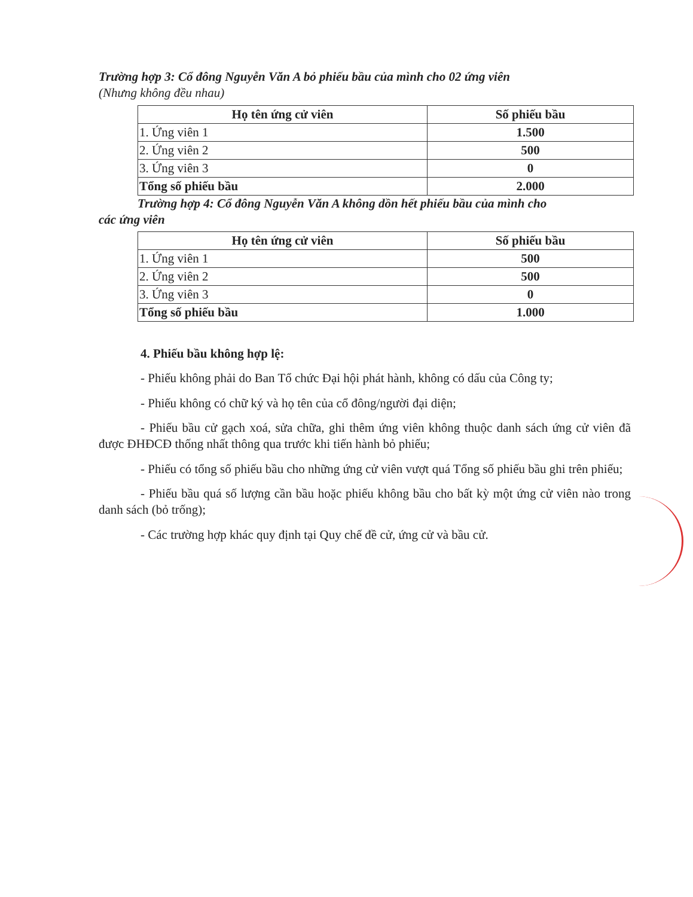Trường hợp 3: Cổ đông Nguyễn Văn A bỏ phiếu bầu của mình cho 02 ứng viên
(Nhưng không đều nhau)
| Họ tên ứng cử viên | Số phiếu bầu |
| --- | --- |
| 1. Ứng viên 1 | 1.500 |
| 2. Ứng viên 2 | 500 |
| 3. Ứng viên 3 | 0 |
| Tổng số phiếu bầu | 2.000 |
Trường hợp 4: Cổ đông Nguyễn Văn A không dồn hết phiếu bầu của mình cho
các ứng viên
| Họ tên ứng cử viên | Số phiếu bầu |
| --- | --- |
| 1. Ứng viên 1 | 500 |
| 2. Ứng viên 2 | 500 |
| 3. Ứng viên 3 | 0 |
| Tổng số phiếu bầu | 1.000 |
4. Phiếu bầu không hợp lệ:
- Phiếu không phải do Ban Tổ chức Đại hội phát hành, không có dấu của Công ty;
- Phiếu không có chữ ký và họ tên của cổ đông/người đại diện;
- Phiếu bầu cử gạch xoá, sửa chữa, ghi thêm ứng viên không thuộc danh sách ứng cử viên đã được ĐHĐCĐ thống nhất thông qua trước khi tiến hành bỏ phiếu;
- Phiếu có tổng số phiếu bầu cho những ứng cử viên vượt quá Tổng số phiếu bầu ghi trên phiếu;
- Phiếu bầu quá số lượng cần bầu hoặc phiếu không bầu cho bất kỳ một ứng cử viên nào trong danh sách (bỏ trống);
- Các trường hợp khác quy định tại Quy chế đề cử, ứng cử và bầu cử.